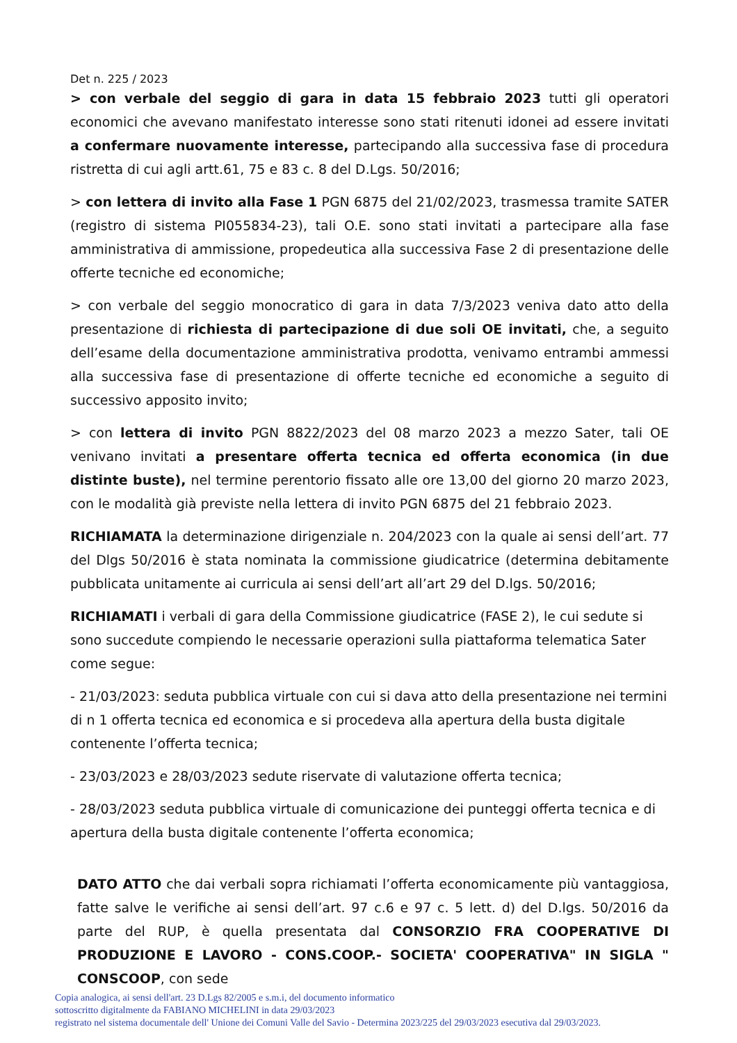Det n. 225 / 2023
> con verbale del seggio di gara in data 15 febbraio 2023 tutti gli operatori economici che avevano manifestato interesse sono stati ritenuti idonei ad essere invitati a confermare nuovamente interesse, partecipando alla successiva fase di procedura ristretta di cui agli artt.61, 75 e 83 c. 8 del D.Lgs. 50/2016;
> con lettera di invito alla Fase 1 PGN 6875 del 21/02/2023, trasmessa tramite SATER (registro di sistema PI055834-23), tali O.E. sono stati invitati a partecipare alla fase amministrativa di ammissione, propedeutica alla successiva Fase 2 di presentazione delle offerte tecniche ed economiche;
> con verbale del seggio monocratico di gara in data 7/3/2023 veniva dato atto della presentazione di richiesta di partecipazione di due soli OE invitati, che, a seguito dell’esame della documentazione amministrativa prodotta, venivamo entrambi ammessi alla successiva fase di presentazione di offerte tecniche ed economiche a seguito di successivo apposito invito;
> con lettera di invito PGN 8822/2023 del 08 marzo 2023 a mezzo Sater, tali OE venivano invitati a presentare offerta tecnica ed offerta economica (in due distinte buste), nel termine perentorio fissato alle ore 13,00 del giorno 20 marzo 2023, con le modalità già previste nella lettera di invito PGN 6875 del 21 febbraio 2023.
RICHIAMATA la determinazione dirigenziale n. 204/2023 con la quale ai sensi dell’art. 77 del Dlgs 50/2016 è stata nominata la commissione giudicatrice (determina debitamente pubblicata unitamente ai curricula ai sensi dell’art all’art 29 del D.lgs. 50/2016;
RICHIAMATI i verbali di gara della Commissione giudicatrice (FASE 2), le cui sedute si sono succedute compiendo le necessarie operazioni sulla piattaforma telematica Sater come segue:
- 21/03/2023: seduta pubblica virtuale con cui si dava atto della presentazione nei termini di n 1 offerta tecnica ed economica e si procedeva alla apertura della busta digitale contenente l’offerta tecnica;
- 23/03/2023 e 28/03/2023 sedute riservate di valutazione offerta tecnica;
- 28/03/2023 seduta pubblica virtuale di comunicazione dei punteggi offerta tecnica e di apertura della busta digitale contenente l’offerta economica;
DATO ATTO che dai verbali sopra richiamati l’offerta economicamente più vantaggiosa, fatte salve le verifiche ai sensi dell’art. 97 c.6 e 97 c. 5 lett. d) del D.lgs. 50/2016 da parte del RUP, è quella presentata dal CONSORZIO FRA COOPERATIVE DI PRODUZIONE E LAVORO - CONS.COOP.- SOCIETA' COOPERATIVA" IN SIGLA " CONSCOOP, con sede
Copia analogica, ai sensi dell'art. 23 D.Lgs 82/2005 e s.m.i, del documento informatico
sottoscritto digitalmente da FABIANO MICHELINI in data 29/03/2023
registrato nel sistema documentale dell' Unione dei Comuni Valle del Savio - Determina 2023/225 del 29/03/2023 esecutiva dal 29/03/2023.